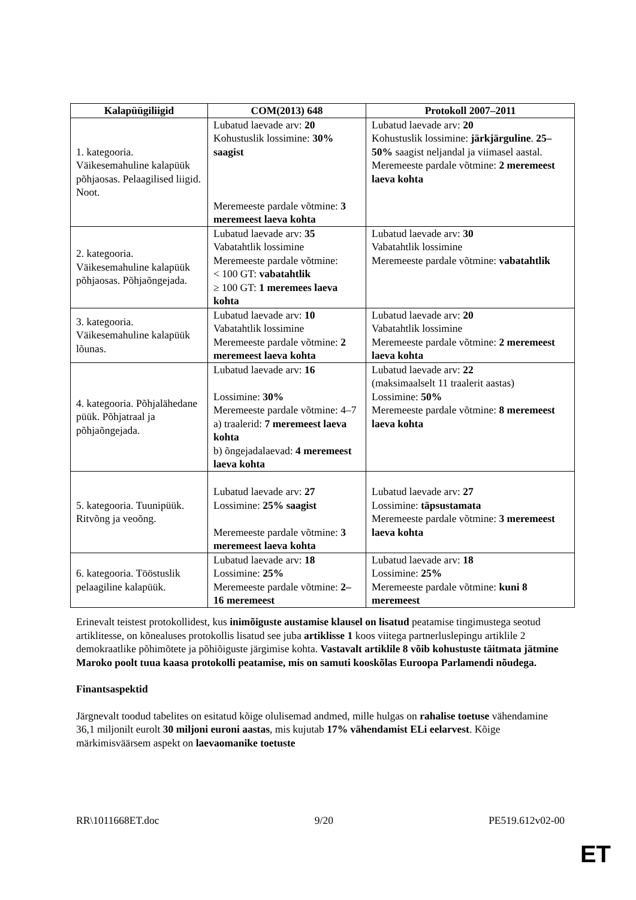| Kalapüügiliigid | COM(2013) 648 | Protokoll 2007–2011 |
| --- | --- | --- |
| 1. kategooria. Väikesemahuline kalapüük põhjaosas. Pelaagilised liigid. Noot. | Lubatud laevade arv: 20 Kohustuslik lossimine: 30% saagist Meremeeste pardale võtmine: 3 meremeest laeva kohta | Lubatud laevade arv: 20 Kohustuslik lossimine: järkjärguline . 25–50% saagist neljandal ja viimasel aastal. Meremeeste pardale võtmine: 2 meremeest laeva kohta |
| 2. kategooria. Väikesemahuline kalapüük põhjaosas. Põhjaõngejada. | Lubatud laevade arv: 35 Vabatahtlik lossimine Meremeeste pardale võtmine: < 100 GT: vabatahtlik ≥ 100 GT: 1 meremees laeva kohta | Lubatud laevade arv: 30 Vabatahtlik lossimine Meremeeste pardale võtmine: vabatahtlik |
| 3. kategooria. Väikesemahuline kalapüük lõunas. | Lubatud laevade arv: 10 Vabatahtlik lossimine Meremeeste pardale võtmine: 2 meremeest laeva kohta | Lubatud laevade arv: 20 Vabatahtlik lossimine Meremeeste pardale võtmine: 2 meremeest laeva kohta |
| 4. kategooria. Põhjalähedane püük. Põhjatraal ja põhjaõngejada. | Lubatud laevade arv: 16 Lossimine: 30% Meremeeste pardale võtmine: 4–7 a) traalerid: 7 meremeest laeva kohta b) õngejadalaevad: 4 meremeest laeva kohta | Lubatud laevade arv: 22 (maksimaalselt 11 traalerit aastas) Lossimine: 50% Meremeeste pardale võtmine: 8 meremeest laeva kohta |
| 5. kategooria. Tuunipüük. Ritvõng ja veoõng. | Lubatud laevade arv: 27 Lossimine: 25% saagist Meremeeste pardale võtmine: 3 meremeest laeva kohta | Lubatud laevade arv: 27 Lossimine: täpsustamata Meremeeste pardale võtmine: 3 meremeest laeva kohta |
| 6. kategooria. Tööstuslik pelaagiline kalapüük. | Lubatud laevade arv: 18 Lossimine: 25% Meremeeste pardale võtmine: 2–16 meremeest | Lubatud laevade arv: 18 Lossimine: 25% Meremeeste pardale võtmine: kuni 8 meremeest |
Erinevalt teistest protokollidest, kus inimõiguste austamise klausel on lisatud peatamise tingimustega seotud artiklitesse, on kõnealuses protokollis lisatud see juba artiklisse 1 koos viitega partnerluslepingu artiklile 2 demokraatlike põhimõtete ja põhiõiguste järgimise kohta. Vastavalt artiklile 8 võib kohustuste täitmata jätmine Maroko poolt tuua kaasa protokolli peatamise, mis on samuti kooskõlas Euroopa Parlamendi nõudega.
Finantsaspektid
Järgnevalt toodud tabelites on esitatud kõige olulisemad andmed, mille hulgas on rahalise toetuse vähendamine 36,1 miljonilt eurolt 30 miljoni euroni aastas, mis kujutab 17% vähendamist ELi eelarvest. Kõige märkimisväärsem aspekt on laevaomanike toetuste
RR\1011668ET.doc 9/20 PE519.612v02-00
ET